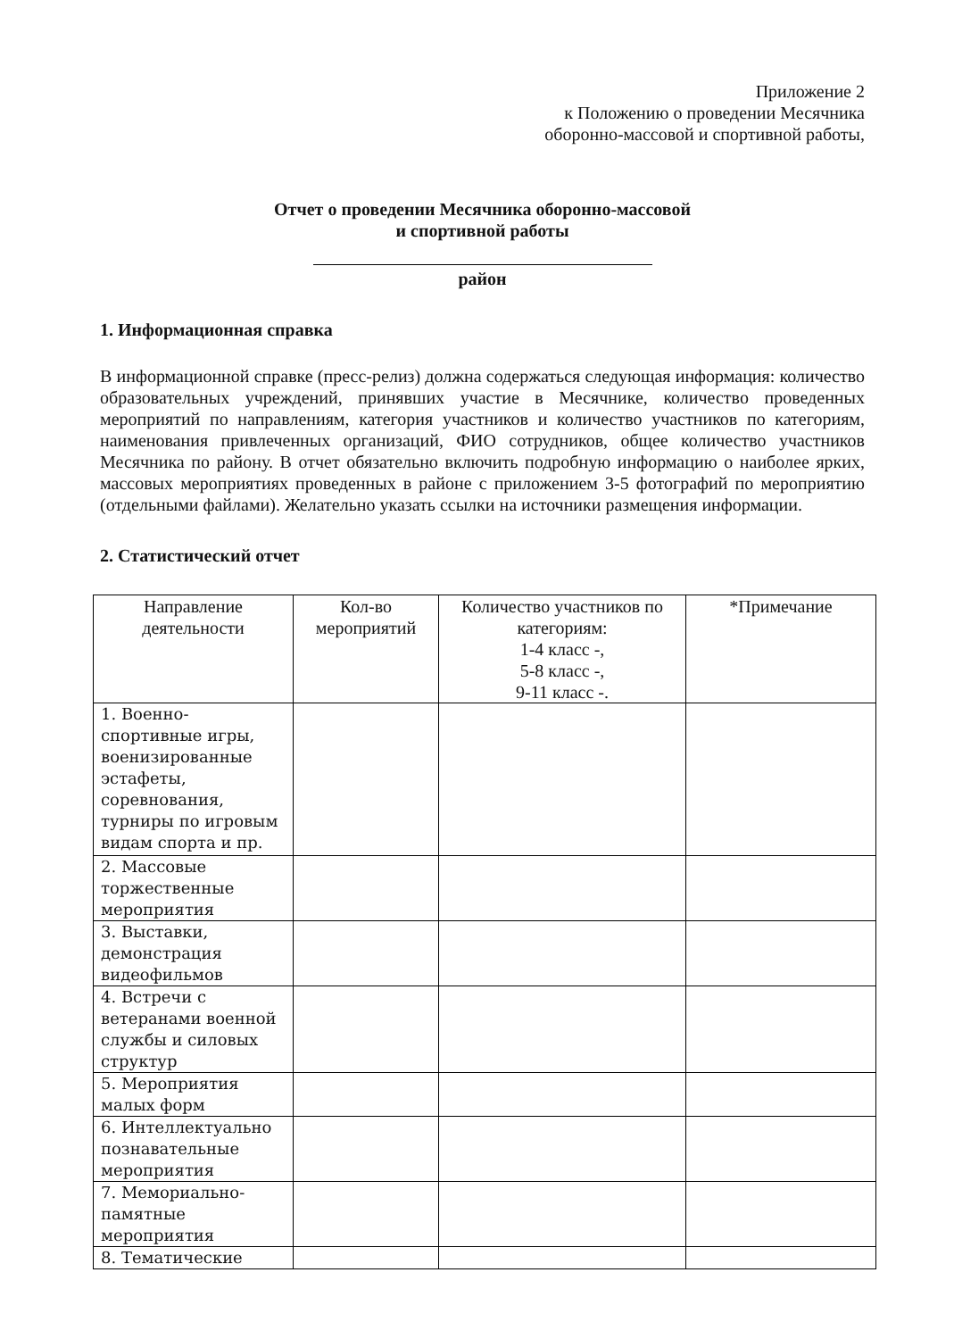Приложение 2
к Положению о проведении Месячника
оборонно-массовой и спортивной работы,
Отчет о проведении Месячника оборонно-массовой
и спортивной работы
район
1. Информационная справка
В информационной справке (пресс-релиз) должна содержаться следующая информация: количество образовательных учреждений, принявших участие в Месячнике, количество проведенных мероприятий по направлениям, категория участников и количество участников по категориям, наименования привлеченных организаций, ФИО сотрудников, общее количество участников Месячника по району. В отчет обязательно включить подробную информацию о наиболее ярких, массовых мероприятиях проведенных в районе с приложением 3-5 фотографий по мероприятию (отдельными файлами). Желательно указать ссылки на источники размещения информации.
2. Статистический отчет
| Направление деятельности | Кол-во мероприятий | Количество участников по категориям: 1-4 класс -, 5-8 класс -, 9-11 класс -. | *Примечание |
| --- | --- | --- | --- |
| 1. Военно-спортивные игры, военизированные эстафеты, соревнования, турниры по игровым видам спорта и пр. | | | |
| 2. Массовые торжественные мероприятия | | | |
| 3. Выставки, демонстрация видеофильмов | | | |
| 4. Встречи с ветеранами военной службы и силовых структур | | | |
| 5. Мероприятия малых форм | | | |
| 6. Интеллектуально познавательные мероприятия | | | |
| 7. Мемориально-памятные мероприятия | | | |
| 8. Тематические | | | |